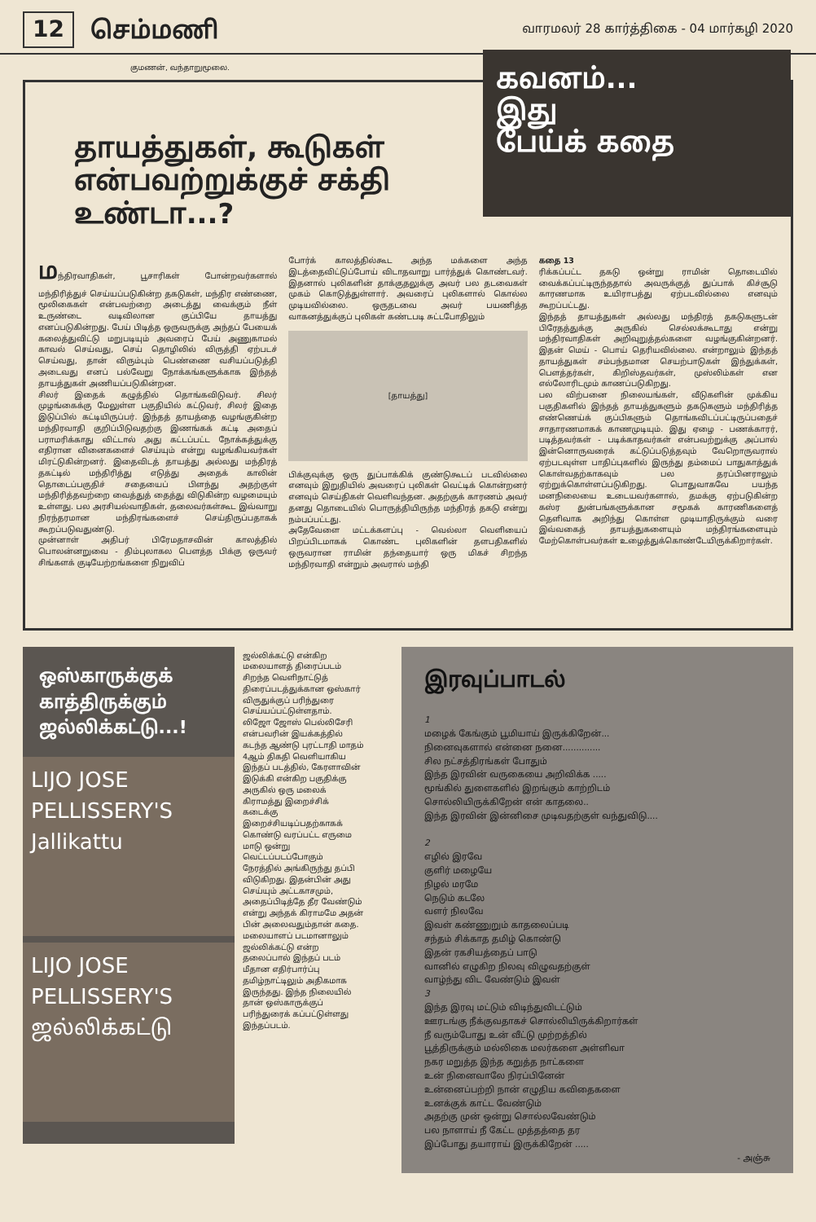12 செம்மணி வாரமலர் 28 கார்த்திகை - 04 மார்கழி 2020
குமணன், வந்தாறுமூலை.
தாயத்துகள், கூடுகள் என்பவற்றுக்குச் சக்தி உண்டா...?
கவனம்...
இது
பேய்க் கதை
மந்திரவாதிகள், பூசாரிகள் போன்றவர்களால் மந்திரித்துச் செய்யப்படுகின்ற தகடுகள், மந்திர எண்ணை, மூலிகைகள் என்பவற்றை அடைத்து வைக்கும் நீள் உருண்டை வடிவிலான குப்பியே தாயத்து எனப்படுகின்றது. பேய் பிடித்த ஒருவருக்கு அந்தப் பேயைக் கலைத்துவிட்டு மறுபடியும் அவரைப் பேய் அணுகாமல் காவல் செய்வது, செய் தொழிலில் விருத்தி ஏற்படச் செய்வது, தான் விரும்பும் பெண்ணை வசியப்படுத்தி அடைவது எனப் பல்வேறு நோக்கங்களுக்காக இந்தத் தாயத்துகள் அணியப்படுகின்றன.
சிலர் இதைக் கழுத்தில் தொங்கவிடுவர். சிலர் முழங்கைக்கு மேலுள்ள பகுதியில் கட்டுவர், சிலர் இதை இடுப்பில் கட்டியிருப்பர். இந்தத் தாயத்தை வழங்குகின்ற மந்திரவாதி குறிப்பிடுவதற்கு இணங்கக் கட்டி அதைப் பராமரிக்காது விட்டால் அது கட்டப்பட்ட நோக்கத்துக்கு எதிரான வினைகளைச் செய்யும் என்று வழங்கியவர்கள் மிரட்டுகின்றனர். இதைவிடத் தாயத்து அல்லது மந்திரத் தகட்டில் மந்திரித்து எடுத்து அதைக் காலின் தொடைப்பகுதிச் சதையைப் பிளந்து அதற்குள் மந்திரித்தவற்றை வைத்துத் தைத்து விடுகின்ற வழமையும் உள்ளது. பல அரசியல்வாதிகள், தலைவர்கள்கூட இவ்வாறு நிரந்தரமான மந்திரங்களைச் செய்திருப்பதாகக் கூறப்படுவதுண்டு.
முன்னாள் அதிபர் பிரேமதாசவின் காலத்தில் பொலன்னறுவை - திம்புலாகல பௌத்த பிக்கு ஒருவர் சிங்களக் குடியேற்றங்களை நிறுவிப்
போர்க் காலத்தில்கூட அந்த மக்களை அந்த இடத்தைவிட்டுப்போய் விடாதவாறு பார்த்துக் கொண்டவர். இதனால் புலிகளின் தாக்குதலுக்கு அவர் பல தடவைகள் முகம் கொடுத்துள்ளார். அவரைப் புலிகளால் கொல்ல முடியவில்லை. ஒருதடவை அவர் பயணித்த வாகனத்துக்குப் புலிகள் கண்டபடி சுட்டபோதிலும்
[தாயத்து]
பிக்குவுக்கு ஒரு துப்பாக்கிக் குண்டுகூடப் படவில்லை எனவும் இறுதியில் அவரைப் புலிகள் வெட்டிக் கொன்றனர் எனவும் செய்திகள் வெளிவந்தன. அதற்குக் காரணம் அவர் தனது தொடையில் பொருத்தியிருந்த மந்திரத் தகடு என்று நம்பப்பட்டது.
அதேவேளை மட்டக்களப்பு - வெல்லா வெளியைப் பிறப்பிடமாகக் கொண்ட புலிகளின் தளபதிகளில் ஒருவரான ராமின் தந்தையார் ஒரு மிகச் சிறந்த மந்திரவாதி என்றும் அவரால் மந்தி
கதை 13
ரிக்கப்பட்ட தகடு ஒன்று ராமின் தொடையில் வைக்கப்பட்டிருந்ததால் அவருக்குத் துப்பாக் கிச்சூடு காரணமாக உயிராபத்து ஏற்படவில்லை எனவும் கூறப்பட்டது.
இந்தத் தாயத்துகள் அல்லது மந்திரத் தகடுகளுடன் பிரேதத்துக்கு அருகில் செல்லக்கூடாது என்று மந்திரவாதிகள் அறிவுறுத்தல்களை வழங்குகின்றனர். இதன் மெய் - பொய் தெரியவில்லை. என்றாலும் இந்தத் தாயத்துகள் சம்பந்தமான செயற்பாடுகள் இந்துக்கள், பௌத்தர்கள், கிறிஸ்தவர்கள், முஸ்லிம்கள் என எல்லோரிடமும் காணப்படுகிறது.
பல விற்பனை நிலையங்கள், வீடுகளின் முக்கிய பகுதிகளில் இந்தத் தாயத்துகளும் தகடுகளும் மந்திரித்த எண்ணெய்க் குப்பிகளும் தொங்கவிடப்பட்டிருப்பதைச் சாதாரணமாகக் காணமுடியும். இது ஏழை - பணக்காரர், படித்தவர்கள் - படிக்காதவர்கள் என்பவற்றுக்கு அப்பால் இன்னொருவரைக் கட்டுப்படுத்தவும் வேறொருவரால் ஏற்படவுள்ள பாதிப்புகளில் இருந்து தம்மைப் பாதுகாத்துக் கொள்வதற்காகவும் பல தரப்பினராலும் ஏற்றுக்கொள்ளப்படுகிறது. பொதுவாகவே பயந்த மனநிலையை உடையவர்களால், தமக்கு ஏற்படுகின்ற கஸ்ர துன்பங்களுக்கான சமூகக் காரணிகளைத் தெளிவாக அறிந்து கொள்ள முடியாதிருக்கும் வரை இவ்வகைத் தாயத்துகளையும் மந்திரங்களையும் மேற்கொள்பவர்கள் உழைத்துக்கொண்டேயிருக்கிறார்கள்.
ஒஸ்காருக்குக் காத்திருக்கும் ஜல்லிக்கட்டு...!
LIJO JOSE PELLISSERY'S
Jallikattu
LIJO JOSE PELLISSERY'S
ஜல்லிக்கட்டு
ஜல்லிக்கட்டு என்கிற மலையாளத் திரைப்படம் சிறந்த வெளிநாட்டுத் திரைப்படத்துக்கான ஒஸ்கார் விருதுக்குப் பரிந்துரை செய்யப்பட்டுள்ளதாம்.
லிஜோ ஜோஸ் பெல்லிசேரி என்பவரின் இயக்கத்தில் கடந்த ஆண்டு புரட்டாதி மாதம் 4ஆம் திகதி வெளியாகிய இந்தப் படத்தில், கேரளாவின் இடுக்கி என்கிற பகுதிக்கு அருகில் ஒரு மலைக் கிராமத்து இறைச்சிக் கடைக்கு இறைச்சியடிப்பதற்காகக் கொண்டு வரப்பட்ட எருமை மாடு ஒன்று வெட்டப்படப்போகும் நேரத்தில் அங்கிருந்து தப்பி விடுகிறது. இதன்பின் அது செய்யும் அட்டகாசமும், அதைப்பிடித்தே தீர வேண்டும் என்று அந்தக் கிராமமே அதன் பின் அலைவதும்தான் கதை. மலையாளப் படமானாலும் ஜல்லிக்கட்டு என்ற தலைப்பால் இந்தப் படம் மீதான எதிர்பார்ப்பு தமிழ்நாட்டிலும் அதிகமாக இருந்தது. இந்த நிலையில் தான் ஒஸ்காருக்குப் பரிந்துரைக் கப்பட்டுள்ளது இந்தப்படம்.
இரவுப்பாடல்
1
மழைக் கேங்கும் பூமியாய் இருக்கிறேன்...
நினைவுகளால் என்னை நனை..............
சில நட்சத்திரங்கள் போதும்
இந்த இரவின் வருகையை அறிவிக்க .....
மூங்கில் துளைகளில் இறங்கும் காற்றிடம்
சொல்லியிருக்கிறேன் என் காதலை..
இந்த இரவின் இன்னிசை முடிவதற்குள் வந்துவிடு....
2
எழில் இரவே
குளிர் மழையே
நிழல் மரமே
நெடும் கடலே
வளர் நிலவே
இவள் கண்ணுறும் காதலைப்படி
சந்தம் சிக்காத தமிழ் கொண்டு
இதன் ரகசியத்தைப் பாடு
வானில் எழுகிற நிலவு விழுவதற்குள்
வாழ்ந்து விட வேண்டும் இவள்
3
இந்த இரவு மட்டும் விடிந்துவிடட்டும்
ஊரடங்கு நீக்குவதாகச் சொல்லியிருக்கிறார்கள்
நீ வரும்போது உன் வீட்டு முற்றத்தில்
பூத்திருக்கும் மல்லிகை மலர்களை அள்ளிவா
நகர மறுத்த இந்த கறுத்த நாட்களை
உன் நினைவாலே நிரப்பினேன்
உன்னைப்பற்றி நான் எழுதிய கவிதைகளை
உனக்குக் காட்ட வேண்டும்
அதற்கு முன் ஒன்று சொல்லவேண்டும்
பல நாளாய் நீ கேட்ட முத்தத்தை தர
இப்போது தயாராய் இருக்கிறேன் .....
- அஞ்சு